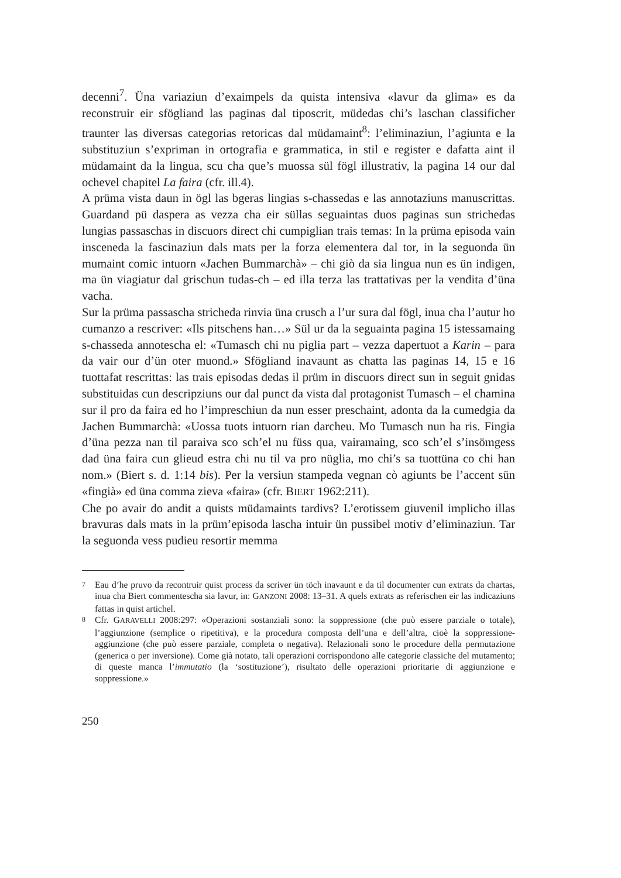decenni<sup>7</sup>. Üna variaziun d’exaimpels da quista intensiva «lavur da glima» es da reconstruir eir sfögliand las paginas dal tiposcrit, müdedas chi’s laschan classificher traunter las diversas categorias retoricas dal müdamaint<sup>8</sup>: l’eliminaziun, l’agiunta e la substituziun s’expriman in ortografia e grammatica, in stil e register e dafatta aint il müdamaint da la lingua, scu cha que’s muossa sül fögl illustrativ, la pagina 14 our dal ochevel chapitel La faira (cfr. ill.4).
A prüma vista daun in ögl las bgeras lingias s-chassedas e las annotaziuns manuscrittas. Guardand pü daspera as vezza cha eir süllas seguaintas duos paginas sun strichedas lungias passaschas in discuors direct chi cumpiglian trais temas: In la prüma episoda vain insceneda la fascinaziun dals mats per la forza elementera dal tor, in la seguonda ün mumaint comic intuorn «Jachen Bummarchà» – chi giò da sia lingua nun es ün indigen, ma ün viagiatur dal grischun tudas-ch – ed illa terza las trattativas per la vendita d’üna vacha.
Sur la prüma passascha stricheda rinvia üna crusch a l’ur sura dal fögl, inua cha l’autur ho cumanzo a rescriver: «Ils pitschens han…» Sül ur da la seguainta pagina 15 istessamaing s-chasseda annotescha el: «Tumasch chi nu piglia part – vezza dapertuot a Karin – para da vair our d’ün oter muond.» Sfögliand inavaunt as chatta las paginas 14, 15 e 16 tuottafat rescrittas: las trais episodas dedas il prüm in discuors direct sun in seguit gnidas substituidas cun descripziuns our dal punct da vista dal protagonist Tumasch – el chamina sur il pro da faira ed ho l’impreschiun da nun esser preschaint, adonta da la cumedgia da Jachen Bummarchà: «Uossa tuots intuorn rian darcheu. Mo Tumasch nun ha ris. Fingia d’üna pezza nan til paraiva sco sch’el nu füss qua, vairamaing, sco sch’el s’insömgess dad üna faira cun glieud estra chi nu til va pro nüglia, mo chi’s sa tuottüna co chi han nom.» (Biert s. d. 1:14 bis). Per la versiun stampeda vegnan cò agiunts be l’accent sün «fingià» ed üna comma zieva «faira» (cfr. BIERT 1962:211).
Che po avair do andit a quists müdamaints tardivs? L’erotissem giuvenil implicho illas bravuras dals mats in la prüm’episoda lascha intuir ün pussibel motiv d’eliminaziun. Tar la seguonda vess pudieu resortir memma
7 Eau d’he pruvo da recontruir quist process da scriver ün töch inavaunt e da til documenter cun extrats da chartas, inua cha Biert commentescha sia lavur, in: GANZONI 2008: 13–31. A quels extrats as referischen eir las indicaziuns fattas in quist artichel.
8 Cfr. GARAVELLI 2008:297: «Operazioni sostanziali sono: la soppressione (che può essere parziale o totale), l’aggiunzione (semplice o ripetitiva), e la procedura composta dell’una e dell’altra, cioè la soppressione-aggiunzione (che può essere parziale, completa o negativa). Relazionali sono le procedure della permutazione (generica o per inversione). Come già notato, tali operazioni corrispondono alle categorie classiche del mutamento; di queste manca l’immutatio (la ‘sostituzione’), risultato delle operazioni prioritarie di aggiunzione e soppressione.»
250